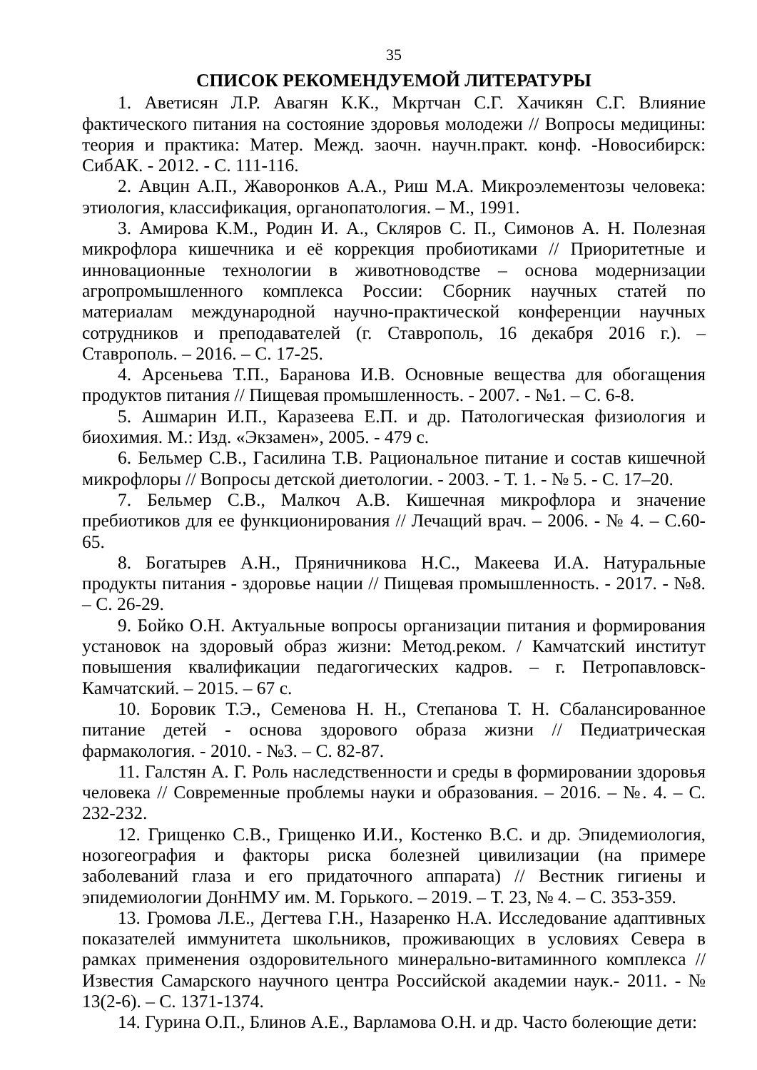35
СПИСОК РЕКОМЕНДУЕМОЙ ЛИТЕРАТУРЫ
1. Аветисян Л.Р. Авагян К.К., Мкртчан С.Г. Хачикян С.Г. Влияние фактического питания на состояние здоровья молодежи // Вопросы медицины: теория и практика: Матер. Межд. заочн. научн.практ. конф. -Новосибирск: СибАК. - 2012. - С. 111-116.
2. Авцин А.П., Жаворонков А.А., Риш М.А. Микроэлементозы человека: этиология, классификация, органопатология. – М., 1991.
3. Амирова К.М., Родин И. А., Скляров С. П., Симонов А. Н. Полезная микрофлора кишечника и её коррекция пробиотиками // Приоритетные и инновационные технологии в животноводстве – основа модернизации агропромышленного комплекса России: Сборник научных статей по материалам международной научно-практической конференции научных сотрудников и преподавателей (г. Ставрополь, 16 декабря 2016 г.). – Ставрополь. – 2016. – С. 17-25.
4. Арсеньева Т.П., Баранова И.В. Основные вещества для обогащения продуктов питания // Пищевая промышленность. - 2007. - №1. – С. 6-8.
5. Ашмарин И.П., Каразеева Е.П. и др. Патологическая физиология и биохимия. М.: Изд. «Экзамен», 2005. - 479 с.
6. Бельмер С.В., Гасилина Т.В. Рациональное питание и состав кишечной микрофлоры // Вопросы детской диетологии. - 2003. - Т. 1. - № 5. - С. 17–20.
7. Бельмер С.В., Малкоч А.В. Кишечная микрофлора и значение пребиотиков для ее функционирования // Лечащий врач. – 2006. - № 4. – С.60-65.
8. Богатырев А.Н., Пряничникова Н.С., Макеева И.А. Натуральные продукты питания - здоровье нации // Пищевая промышленность. - 2017. - №8. – С. 26-29.
9. Бойко О.Н. Актуальные вопросы организации питания и формирования установок на здоровый образ жизни: Метод.реком. / Камчатский институт повышения квалификации педагогических кадров. – г. Петропавловск-Камчатский. – 2015. – 67 с.
10. Боровик Т.Э., Семенова Н. Н., Степанова Т. Н. Сбалансированное питание детей - основа здорового образа жизни // Педиатрическая фармакология. - 2010. - №3. – С. 82-87.
11. Галстян А. Г. Роль наследственности и среды в формировании здоровья человека // Современные проблемы науки и образования. – 2016. – №. 4. – С. 232-232.
12. Грищенко С.В., Грищенко И.И., Костенко В.С. и др. Эпидемиология, нозогеография и факторы риска болезней цивилизации (на примере заболеваний глаза и его придаточного аппарата) // Вестник гигиены и эпидемиологии ДонНМУ им. М. Горького. – 2019. – Т. 23, № 4. – С. 353-359.
13. Громова Л.Е., Дегтева Г.Н., Назаренко Н.А. Исследование адаптивных показателей иммунитета школьников, проживающих в условиях Севера в рамках применения оздоровительного минерально-витаминного комплекса // Известия Самарского научного центра Российской академии наук.- 2011. - № 13(2-6). – С. 1371-1374.
14. Гурина О.П., Блинов А.Е., Варламова О.Н. и др. Часто болеющие дети: